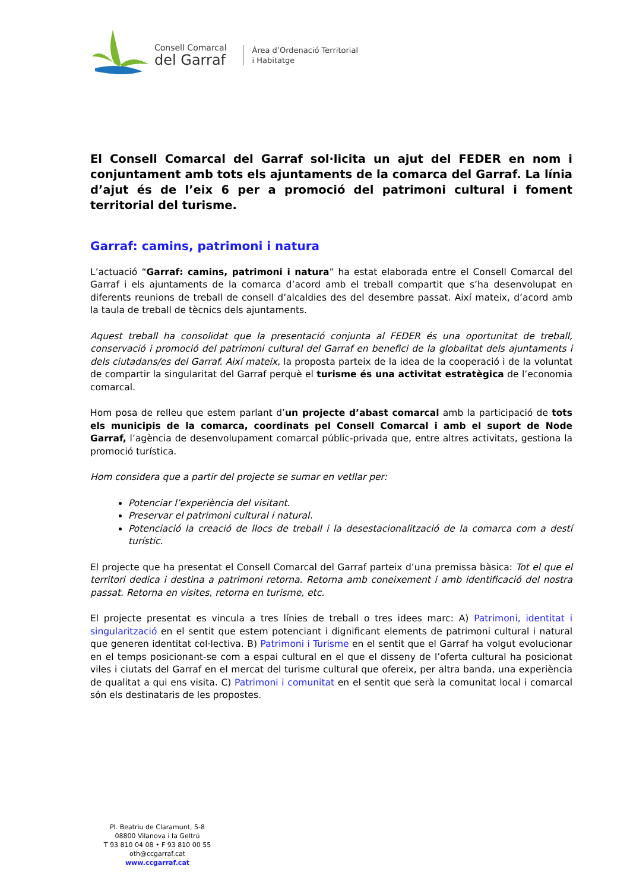Consell Comarcal
del Garraf
Àrea d’Ordenació Territorial
i Habitatge
El Consell Comarcal del Garraf sol·licita un ajut del FEDER en nom i conjuntament amb tots els ajuntaments de la comarca del Garraf. La línia d’ajut és de l’eix 6 per a promoció del patrimoni cultural i foment territorial del turisme.
Garraf: camins, patrimoni i natura
L’actuació “Garraf: camins, patrimoni i natura” ha estat elaborada entre el Consell Comarcal del Garraf i els ajuntaments de la comarca d’acord amb el treball compartit que s’ha desenvolupat en diferents reunions de treball de consell d’alcaldies des del desembre passat. Així mateix, d’acord amb la taula de treball de tècnics dels ajuntaments.
Aquest treball ha consolidat que la presentació conjunta al FEDER és una oportunitat de treball, conservació i promoció del patrimoni cultural del Garraf en benefici de la globalitat dels ajuntaments i dels ciutadans/es del Garraf. Així mateix, la proposta parteix de la idea de la cooperació i de la voluntat de compartir la singularitat del Garraf perquè el turisme és una activitat estratègica de l’economia comarcal.
Hom posa de relleu que estem parlant d’un projecte d’abast comarcal amb la participació de tots els municipis de la comarca, coordinats pel Consell Comarcal i amb el suport de Node Garraf, l’agència de desenvolupament comarcal públic-privada que, entre altres activitats, gestiona la promoció turística.
Hom considera que a partir del projecte se sumar en vetllar per:
Potenciar l’experiència del visitant.
Preservar el patrimoni cultural i natural.
Potenciació la creació de llocs de treball i la desestacionalització de la comarca com a destí turístic.
El projecte que ha presentat el Consell Comarcal del Garraf parteix d’una premissa bàsica: Tot el que el territori dedica i destina a patrimoni retorna. Retorna amb coneixement i amb identificació del nostra passat. Retorna en visites, retorna en turisme, etc.
El projecte presentat es vincula a tres línies de treball o tres idees marc: A) Patrimoni, identitat i singularització en el sentit que estem potenciant i dignificant elements de patrimoni cultural i natural que generen identitat col·lectiva. B) Patrimoni i Turisme en el sentit que el Garraf ha volgut evolucionar en el temps posicionant-se com a espai cultural en el que el disseny de l’oferta cultural ha posicionat viles i ciutats del Garraf en el mercat del turisme cultural que ofereix, per altra banda, una experiència de qualitat a qui ens visita. C) Patrimoni i comunitat en el sentit que serà la comunitat local i comarcal són els destinataris de les propostes.
Pl. Beatriu de Claramunt, 5-8
08800 Vilanova i la Geltrú
T 93 810 04 08 • F 93 810 00 55
oth@ccgarraf.cat
www.ccgarraf.cat